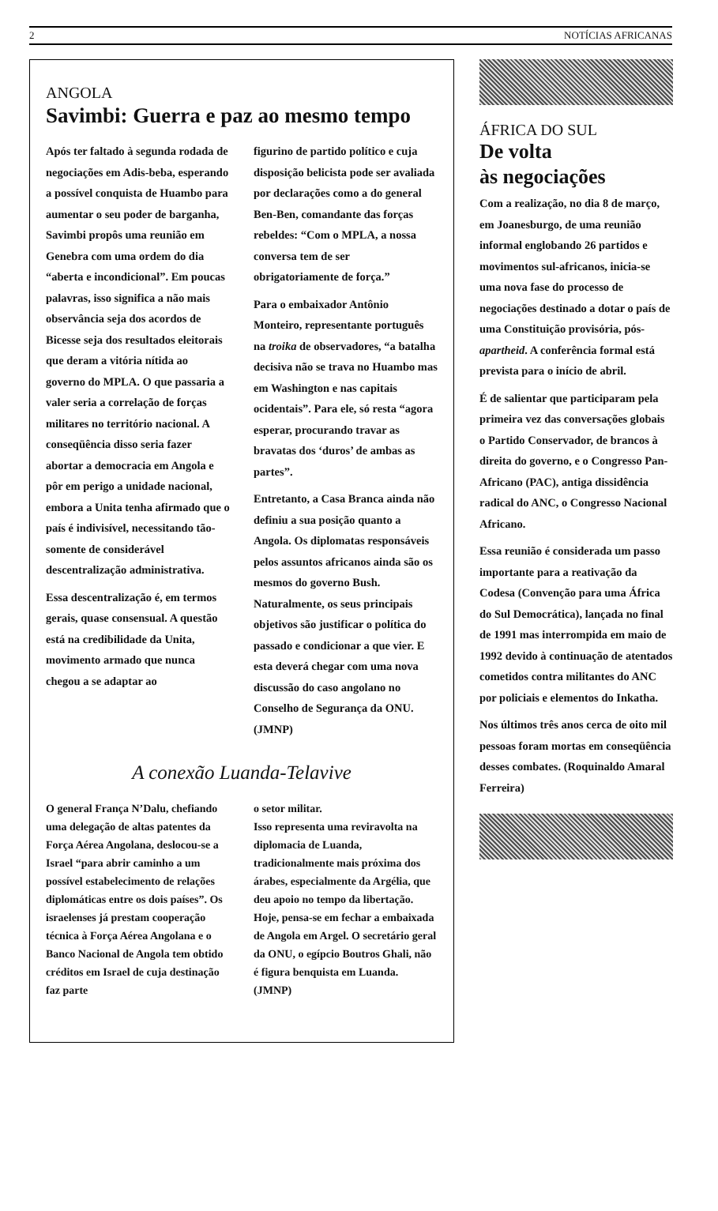2 NOTÍCIAS AFRICANAS
ANGOLA
Savimbi: Guerra e paz ao mesmo tempo
Após ter faltado à segunda rodada de negociações em Adis-beba, esperando a possível conquista de Huambo para aumentar o seu poder de barganha, Savimbi propôs uma reunião em Genebra com uma ordem do dia “aberta e incondicional”. Em poucas palavras, isso significa a não mais observância seja dos acordos de Bicesse seja dos resultados eleitorais que deram a vitória nítida ao governo do MPLA. O que passaria a valer seria a correlação de forças militares no território nacional. A conseqüência disso seria fazer abortar a democracia em Angola e pôr em perigo a unidade nacional, embora a Unita tenha afirmado que o país é indivisível, necessitando tão-somente de considerável descentralização administrativa.
Essa descentralização é, em termos gerais, quase consensual. A questão está na credibilidade da Unita, movimento armado que nunca chegou a se adaptar ao
figurino de partido político e cuja disposição belicista pode ser avaliada por declarações como a do general Ben-Ben, comandante das forças rebeldes: “Com o MPLA, a nossa conversa tem de ser obrigatoriamente de força.”
Para o embaixador Antônio Monteiro, representante português na troika de observadores, “a batalha decisiva não se trava no Huambo mas em Washington e nas capitais ocidentais”. Para ele, só resta “agora esperar, procurando travar as bravatas dos ‘duros’ de ambas as partes”.
Entretanto, a Casa Branca ainda não definiu a sua posição quanto a Angola. Os diplomatas responsáveis pelos assuntos africanos ainda são os mesmos do governo Bush. Naturalmente, os seus principais objetivos são justificar o política do passado e condicionar a que vier. E esta deverá chegar com uma nova discussão do caso angolano no Conselho de Segurança da ONU. (JMNP)
A conexão Luanda-Telavive
O general França N’Dalu, chefiando uma delegação de altas patentes da Força Aérea Angolana, deslocou-se a Israel “para abrir caminho a um possível estabelecimento de relações diplomáticas entre os dois países”. Os israelenses já prestam cooperação técnica à Força Aérea Angolana e o Banco Nacional de Angola tem obtido créditos em Israel de cuja destinação faz parte
o setor militar.
Isso representa uma reviravolta na diplomacia de Luanda, tradicionalmente mais próxima dos árabes, especialmente da Argélia, que deu apoio no tempo da libertação. Hoje, pensa-se em fechar a embaixada de Angola em Argel. O secretário geral da ONU, o egípcio Boutros Ghali, não é figura benquista em Luanda. (JMNP)
ÁFRICA DO SUL
De volta
às negociações
Com a realização, no dia 8 de março, em Joanesburgo, de uma reunião informal englobando 26 partidos e movimentos sul-africanos, inicia-se uma nova fase do processo de negociações destinado a dotar o país de uma Constituição provisória, pós-apartheid. A conferência formal está prevista para o início de abril.
É de salientar que participaram pela primeira vez das conversações globais o Partido Conservador, de brancos à direita do governo, e o Congresso Pan-Africano (PAC), antiga dissidência radical do ANC, o Congresso Nacional Africano.
Essa reunião é considerada um passo importante para a reativação da Codesa (Convenção para uma África do Sul Democrática), lançada no final de 1991 mas interrompida em maio de 1992 devido à continuação de atentados cometidos contra militantes do ANC por policiais e elementos do Inkatha.
Nos últimos três anos cerca de oito mil pessoas foram mortas em conseqüência desses combates. (Roquinaldo Amaral Ferreira)